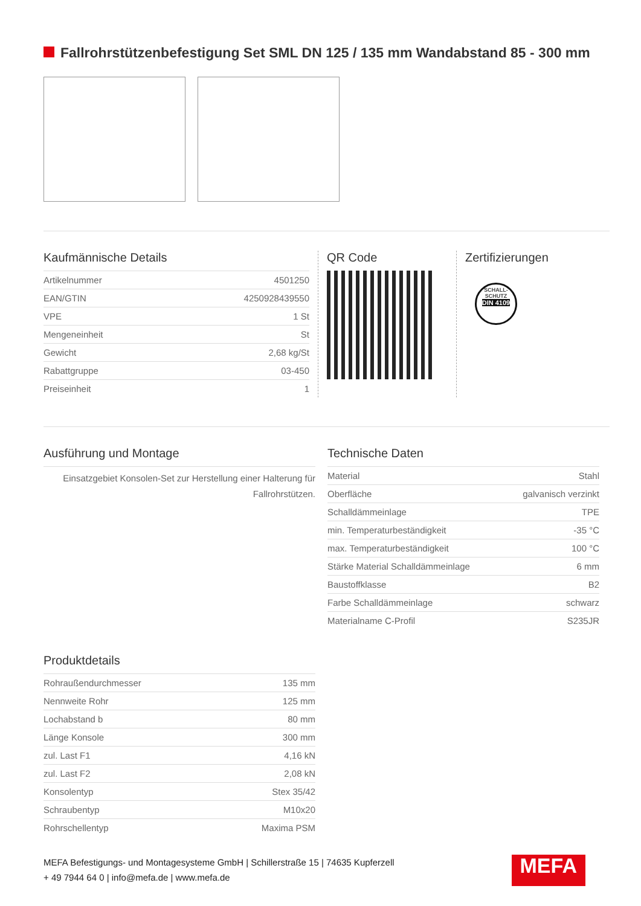Fallrohrstützenbefestigung Set SML DN 125 / 135 mm Wandabstand 85 - 300 mm
Kaufmännische Details
| Artikelnummer | 4501250 |
| EAN/GTIN | 4250928439550 |
| VPE | 1 St |
| Mengeneinheit | St |
| Gewicht | 2,68 kg/St |
| Rabattgruppe | 03-450 |
| Preiseinheit | 1 |
QR Code Zertifizierungen
SCHALL-
SCHUTZ
DIN 4109
Ausführung und Montage
| Einsatzgebiet Konsolen-Set zur Herstellung einer Halterung für Fallrohrstützen. |
Produktdetails
| Rohraußendurchmesser | 135 mm |
| Nennweite Rohr | 125 mm |
| Lochabstand b | 80 mm |
| Länge Konsole | 300 mm |
| zul. Last F1 | 4,16 kN |
| zul. Last F2 | 2,08 kN |
| Konsolentyp | Stex 35/42 |
| Schraubentyp | M10x20 |
| Rohrschellentyp | Maxima PSM |
Technische Daten
| Material | Stahl |
| Oberfläche | galvanisch verzinkt |
| Schalldämmeinlage | TPE |
| min. Temperaturbeständigkeit | -35 °C |
| max. Temperaturbeständigkeit | 100 °C |
| Stärke Material Schalldämmeinlage | 6 mm |
| Baustoffklasse | B2 |
| Farbe Schalldämmeinlage | schwarz |
| Materialname C-Profil | S235JR |
MEFA Befestigungs- und Montagesysteme GmbH | Schillerstraße 15 | 74635 Kupferzell
+ 49 7944 64 0 | info@mefa.de | www.mefa.de
MEFA